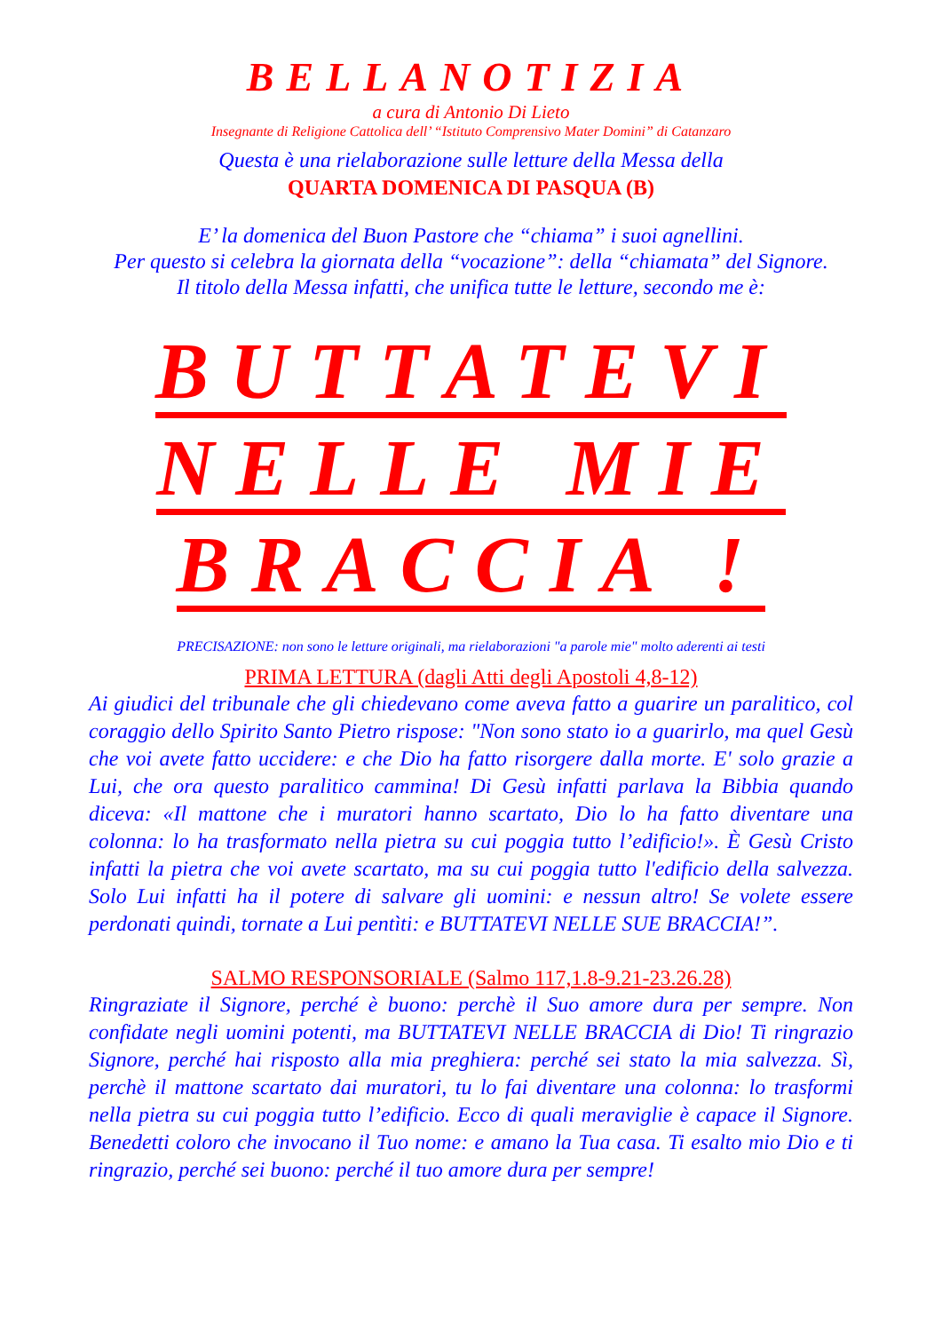BELLANOTIZIA
a cura di Antonio Di Lieto
Insegnante di Religione Cattolica dell’ “Istituto Comprensivo Mater Domini” di Catanzaro
Questa è una rielaborazione sulle letture della Messa della
QUARTA DOMENICA DI PASQUA (B)
E’ la domenica del Buon Pastore che “chiama” i suoi agnellini.
Per questo si celebra la giornata della “vocazione”: della “chiamata” del Signore.
Il titolo della Messa infatti, che unifica tutte le letture, secondo me è:
BUTTATEVI
NELLE MIE
BRACCIA !
PRECISAZIONE: non sono le letture originali, ma rielaborazioni "a parole mie" molto aderenti ai testi
PRIMA LETTURA (dagli Atti degli Apostoli 4,8-12)
Ai giudici del tribunale che gli chiedevano come aveva fatto a guarire un paralitico, col coraggio dello Spirito Santo Pietro rispose: "Non sono stato io a guarirlo, ma quel Gesù che voi avete fatto uccidere: e che Dio ha fatto risorgere dalla morte. E' solo grazie a Lui, che ora questo paralitico cammina! Di Gesù infatti parlava la Bibbia quando diceva: «Il mattone che i muratori hanno scartato, Dio lo ha fatto diventare una colonna: lo ha trasformato nella pietra su cui poggia tutto l’edificio!». È Gesù Cristo infatti la pietra che voi avete scartato, ma su cui poggia tutto l'edificio della salvezza. Solo Lui infatti ha il potere di salvare gli uomini: e nessun altro! Se volete essere perdonati quindi, tornate a Lui pentìti: e BUTTATEVI NELLE SUE BRACCIA!”.
SALMO RESPONSORIALE (Salmo 117,1.8-9.21-23.26.28)
Ringraziate il Signore, perché è buono: perchè il Suo amore dura per sempre. Non confidate negli uomini potenti, ma BUTTATEVI NELLE BRACCIA di Dio! Ti ringrazio Signore, perché hai risposto alla mia preghiera: perché sei stato la mia salvezza. Sì, perchè il mattone scartato dai muratori, tu lo fai diventare una colonna: lo trasformi nella pietra su cui poggia tutto l’edificio. Ecco di quali meraviglie è capace il Signore. Benedetti coloro che invocano il Tuo nome: e amano la Tua casa. Ti esalto mio Dio e ti ringrazio, perché sei buono: perché il tuo amore dura per sempre!